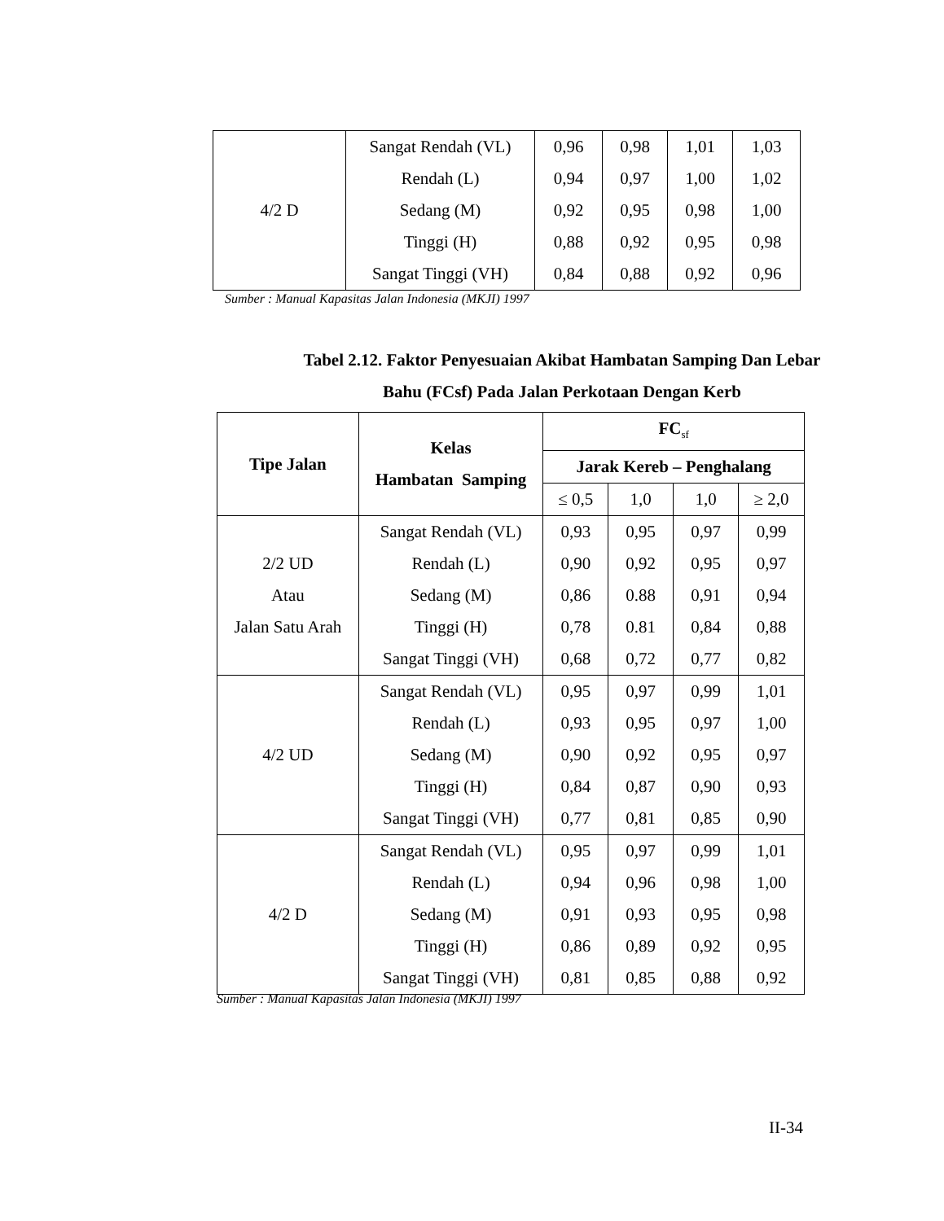| 4/2 D | Sangat Rendah (VL) | 0,96 | 0,98 | 1,01 | 1,03 |
| | Rendah (L) | 0,94 | 0,97 | 1,00 | 1,02 |
| | Sedang (M) | 0,92 | 0,95 | 0,98 | 1,00 |
| | Tinggi (H) | 0,88 | 0,92 | 0,95 | 0,98 |
| | Sangat Tinggi (VH) | 0,84 | 0,88 | 0,92 | 0,96 |
Sumber : Manual Kapasitas Jalan Indonesia (MKJI) 1997
Tabel 2.12. Faktor Penyesuaian Akibat Hambatan Samping Dan Lebar
Bahu (FCsf) Pada Jalan Perkotaan Dengan Kerb
| Tipe Jalan | Kelas Hambatan Samping | FC<sub>sf</sub> | | | |
| --- | --- | --- | --- | --- | --- |
| | | Jarak Kereb – Penghalang | | | |
| | | ≤ 0,5 | 1,0 | 1,0 | ≥ 2,0 |
| 2/2 UD Atau Jalan Satu Arah | Sangat Rendah (VL) | 0,93 | 0,95 | 0,97 | 0,99 |
| | Rendah (L) | 0,90 | 0,92 | 0,95 | 0,97 |
| | Sedang (M) | 0,86 | 0.88 | 0,91 | 0,94 |
| | Tinggi (H) | 0,78 | 0.81 | 0,84 | 0,88 |
| | Sangat Tinggi (VH) | 0,68 | 0,72 | 0,77 | 0,82 |
| 4/2 UD | Sangat Rendah (VL) | 0,95 | 0,97 | 0,99 | 1,01 |
| | Rendah (L) | 0,93 | 0,95 | 0,97 | 1,00 |
| | Sedang (M) | 0,90 | 0,92 | 0,95 | 0,97 |
| | Tinggi (H) | 0,84 | 0,87 | 0,90 | 0,93 |
| | Sangat Tinggi (VH) | 0,77 | 0,81 | 0,85 | 0,90 |
| 4/2 D | Sangat Rendah (VL) | 0,95 | 0,97 | 0,99 | 1,01 |
| | Rendah (L) | 0,94 | 0,96 | 0,98 | 1,00 |
| | Sedang (M) | 0,91 | 0,93 | 0,95 | 0,98 |
| | Tinggi (H) | 0,86 | 0,89 | 0,92 | 0,95 |
| | Sangat Tinggi (VH) | 0,81 | 0,85 | 0,88 | 0,92 |
Sumber : Manual Kapasitas Jalan Indonesia (MKJI) 1997
II-34